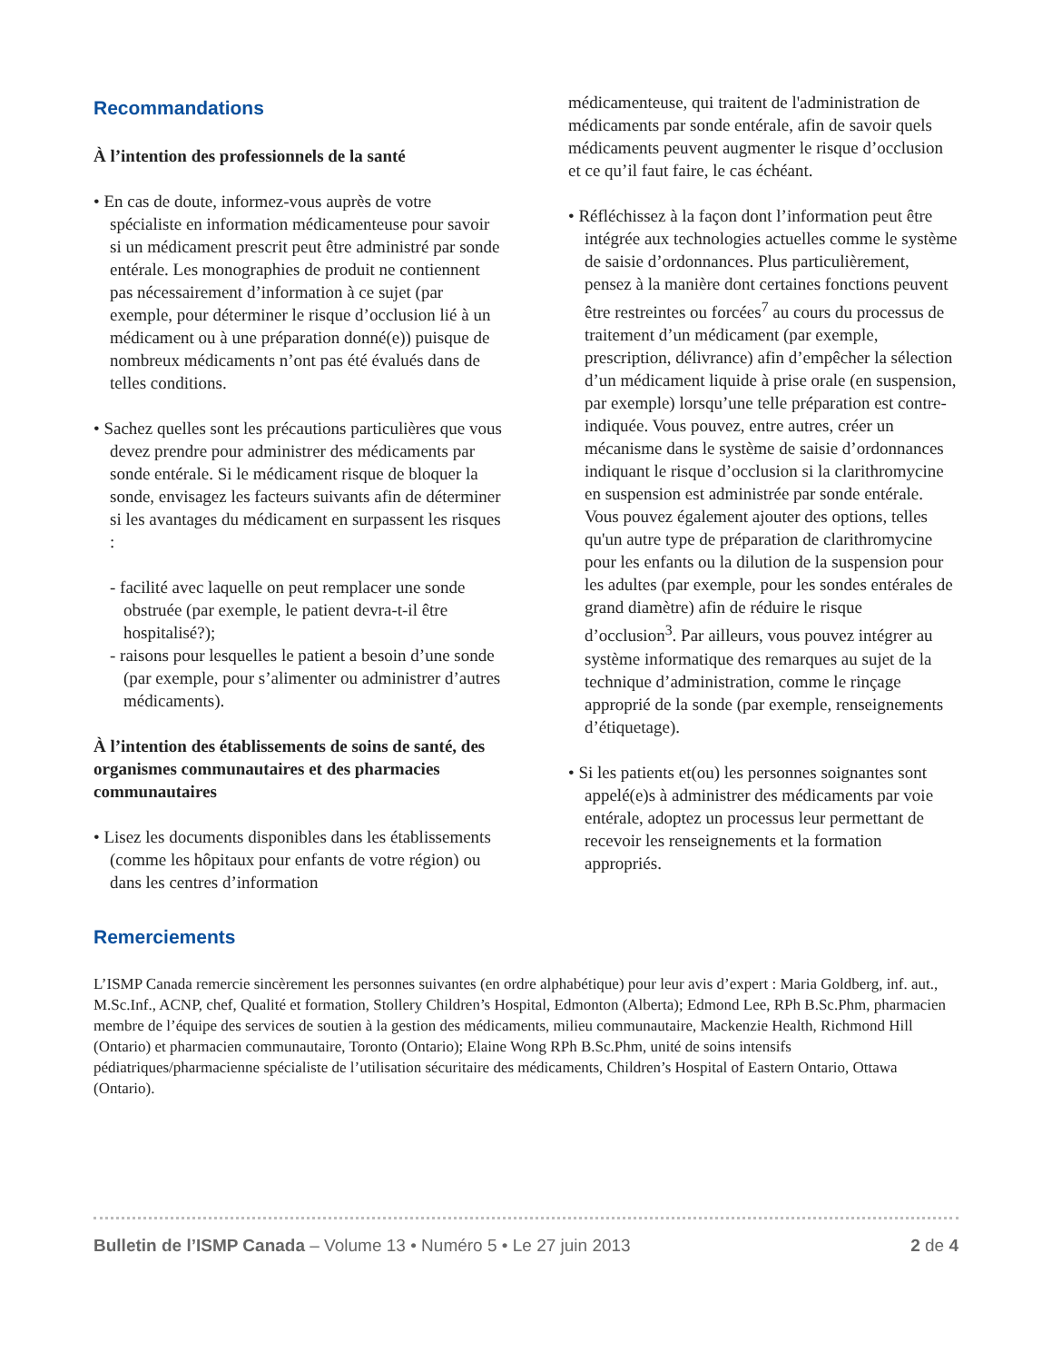Recommandations
À l’intention des professionnels de la santé
• En cas de doute, informez-vous auprès de votre spécialiste en information médicamenteuse pour savoir si un médicament prescrit peut être administré par sonde entérale. Les monographies de produit ne contiennent pas nécessairement d’information à ce sujet (par exemple, pour déterminer le risque d’occlusion lié à un médicament ou à une préparation donné(e)) puisque de nombreux médicaments n’ont pas été évalués dans de telles conditions.
• Sachez quelles sont les précautions particulières que vous devez prendre pour administrer des médicaments par sonde entérale. Si le médicament risque de bloquer la sonde, envisagez les facteurs suivants afin de déterminer si les avantages du médicament en surpassent les risques :
- facilité avec laquelle on peut remplacer une sonde obstruée (par exemple, le patient devra-t-il être hospitalisé?);
- raisons pour lesquelles le patient a besoin d’une sonde (par exemple, pour s’alimenter ou administrer d’autres médicaments).
À l’intention des établissements de soins de santé, des organismes communautaires et des pharmacies communautaires
• Lisez les documents disponibles dans les établissements (comme les hôpitaux pour enfants de votre région) ou dans les centres d’information
médicamenteuse, qui traitent de l'administration de médicaments par sonde entérale, afin de savoir quels médicaments peuvent augmenter le risque d’occlusion et ce qu’il faut faire, le cas échéant.
• Réfléchissez à la façon dont l’information peut être intégrée aux technologies actuelles comme le système de saisie d’ordonnances. Plus particulièrement, pensez à la manière dont certaines fonctions peuvent être restreintes ou forcées<sup>7</sup> au cours du processus de traitement d’un médicament (par exemple, prescription, délivrance) afin d’empêcher la sélection d’un médicament liquide à prise orale (en suspension, par exemple) lorsqu’une telle préparation est contre-indiquée. Vous pouvez, entre autres, créer un mécanisme dans le système de saisie d’ordonnances indiquant le risque d’occlusion si la clarithromycine en suspension est administrée par sonde entérale. Vous pouvez également ajouter des options, telles qu'un autre type de préparation de clarithromycine pour les enfants ou la dilution de la suspension pour les adultes (par exemple, pour les sondes entérales de grand diamètre) afin de réduire le risque d’occlusion<sup>3</sup>. Par ailleurs, vous pouvez intégrer au système informatique des remarques au sujet de la technique d’administration, comme le rinçage approprié de la sonde (par exemple, renseignements d’étiquetage).
• Si les patients et(ou) les personnes soignantes sont appelé(e)s à administrer des médicaments par voie entérale, adoptez un processus leur permettant de recevoir les renseignements et la formation appropriés.
Remerciements
L’ISMP Canada remercie sincèrement les personnes suivantes (en ordre alphabétique) pour leur avis d’expert : Maria Goldberg, inf. aut., M.Sc.Inf., ACNP, chef, Qualité et formation, Stollery Children’s Hospital, Edmonton (Alberta); Edmond Lee, RPh B.Sc.Phm, pharmacien membre de l’équipe des services de soutien à la gestion des médicaments, milieu communautaire, Mackenzie Health, Richmond Hill (Ontario) et pharmacien communautaire, Toronto (Ontario); Elaine Wong RPh B.Sc.Phm, unité de soins intensifs pédiatriques/pharmacienne spécialiste de l’utilisation sécuritaire des médicaments, Children’s Hospital of Eastern Ontario, Ottawa (Ontario).
Bulletin de l’ISMP Canada – Volume 13 • Numéro 5 • Le 27 juin 2013 2 de 4